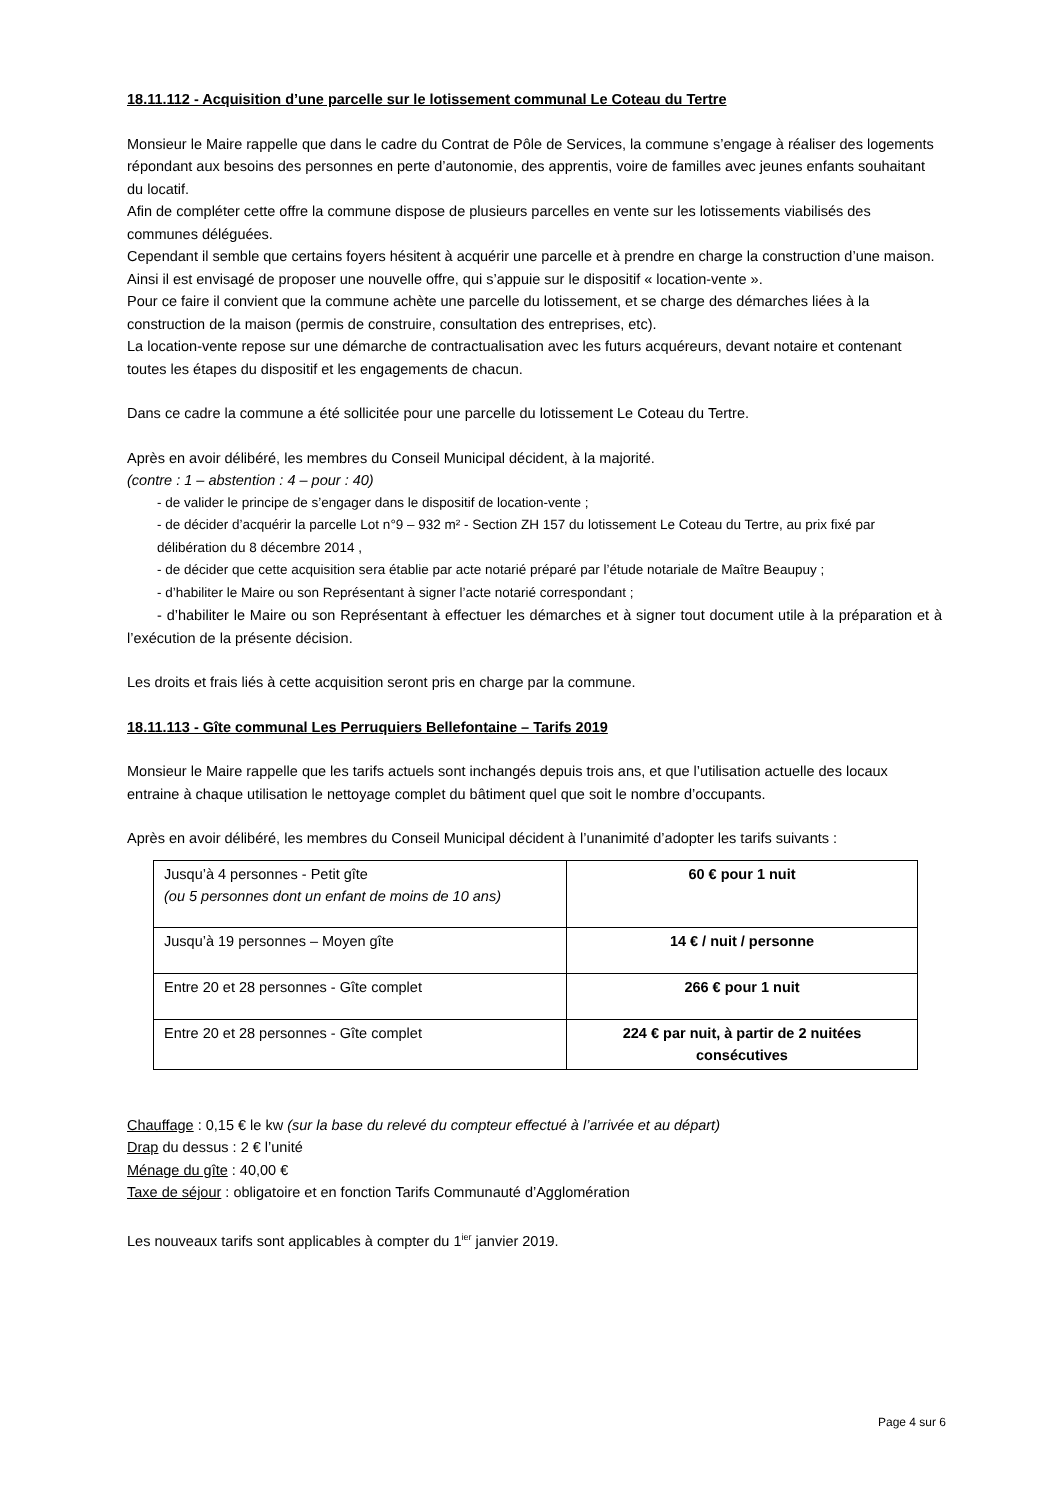18.11.112 - Acquisition d’une parcelle sur le lotissement communal Le Coteau du Tertre
Monsieur le Maire rappelle que dans le cadre du Contrat de Pôle de Services, la commune s’engage à réaliser des logements répondant aux besoins des personnes en perte d’autonomie, des apprentis, voire de familles avec jeunes enfants souhaitant du locatif.
Afin de compléter cette offre la commune dispose de plusieurs parcelles en vente sur les lotissements viabilisés des communes déléguées.
Cependant il semble que certains foyers hésitent à acquérir une parcelle et à prendre en charge la construction d’une maison.
Ainsi il est envisagé de proposer une nouvelle offre, qui s’appuie sur le dispositif « location-vente ».
Pour ce faire il convient que la commune achète une parcelle du lotissement, et se charge des démarches liées à la construction de la maison (permis de construire, consultation des entreprises, etc).
La location-vente repose sur une démarche de contractualisation avec les futurs acquéreurs, devant notaire et contenant toutes les étapes du dispositif et les engagements de chacun.
Dans ce cadre la commune a été sollicitée pour une parcelle du lotissement Le Coteau du Tertre.
Après en avoir délibéré, les membres du Conseil Municipal décident, à la majorité.
(contre : 1 – abstention : 4 – pour : 40)
- de valider le principe de s’engager dans le dispositif de location-vente ;
- de décider d’acquérir la parcelle Lot n°9 – 932 m² - Section ZH 157 du lotissement Le Coteau du Tertre, au prix fixé par délibération du 8 décembre 2014 ,
- de décider que cette acquisition sera établie par acte notarié préparé par l’étude notariale de Maître Beaupuy ;
- d’habiliter le Maire ou son Représentant à signer l’acte notarié correspondant ;
- d’habiliter le Maire ou son Représentant à effectuer les démarches et à signer tout document utile à la préparation et à l’exécution de la présente décision.
Les droits et frais liés à cette acquisition seront pris en charge par la commune.
18.11.113 - Gîte communal Les Perruquiers Bellefontaine – Tarifs 2019
Monsieur le Maire rappelle que les tarifs actuels sont inchangés depuis trois ans, et que l’utilisation actuelle des locaux entraine à chaque utilisation le nettoyage complet du bâtiment quel que soit le nombre d’occupants.
Après en avoir délibéré, les membres du Conseil Municipal décident à l’unanimité d’adopter les tarifs suivants :
| Jusqu’à 4 personnes - Petit gîte (ou 5 personnes dont un enfant de moins de 10 ans) | 60 € pour 1 nuit |
| Jusqu’à 19 personnes – Moyen gîte | 14 € / nuit / personne |
| Entre 20 et 28 personnes - Gîte complet | 266 € pour 1 nuit |
| Entre 20 et 28 personnes - Gîte complet | 224 € par nuit, à partir de 2 nuitées consécutives |
Chauffage : 0,15 € le kw (sur la base du relevé du compteur effectué à l’arrivée et au départ)
Drap du dessus : 2 € l’unité
Ménage du gîte : 40,00 €
Taxe de séjour : obligatoire et en fonction Tarifs Communauté d’Agglomération
Les nouveaux tarifs sont applicables à compter du 1<sup>ier</sup> janvier 2019.
Page 4 sur 6